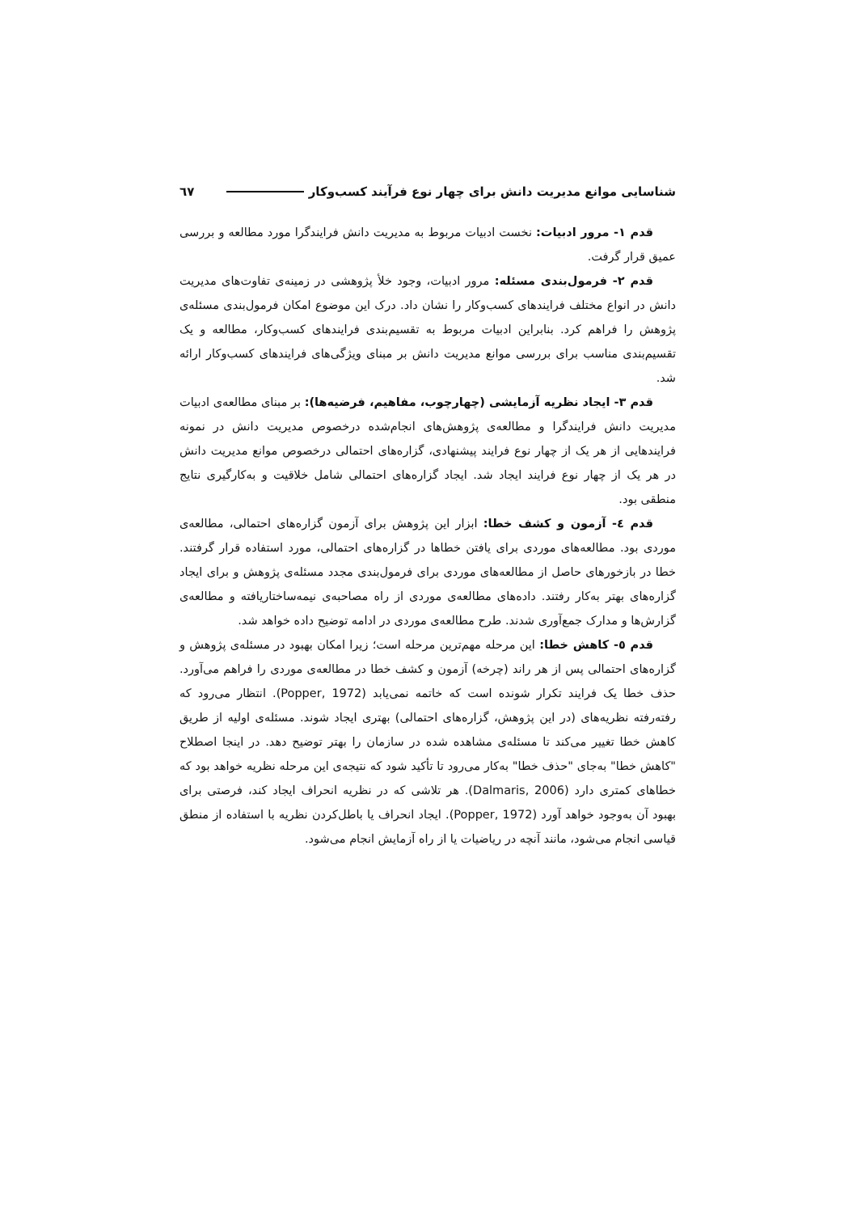شناسایی موانع مدیریت دانش برای چهار نوع فرآیند کسب‌وکار ٦٧
قدم ۱- مرور ادبیات: نخست ادبیات مربوط به مدیریت دانش فرایندگرا مورد مطالعه و بررسی عمیق قرار گرفت.
قدم ۲- فرمول‌بندی مسئله: مرور ادبیات، وجود خلأ پژوهشی در زمینه‌ی تفاوت‌های مدیریت دانش در انواع مختلف فرایندهای کسب‌وکار را نشان داد. درک این موضوع امکان فرمول‌بندی مسئله‌ی پژوهش را فراهم کرد. بنابراین ادبیات مربوط به تقسیم‌بندی فرایندهای کسب‌وکار، مطالعه و یک تقسیم‌بندی مناسب برای بررسی موانع مدیریت دانش بر مبنای ویژگی‌های فرایندهای کسب‌وکار ارائه شد.
قدم ۳- ایجاد نظریه آزمایشی (چهارچوب، مفاهیم، فرضیه‌ها): بر مبنای مطالعه‌ی ادبیات مدیریت دانش فرایندگرا و مطالعه‌ی پژوهش‌های انجام‌شده درخصوص مدیریت دانش در نمونه فرایندهایی از هر یک از چهار نوع فرایند پیشنهادی، گزاره‌های احتمالی درخصوص موانع مدیریت دانش در هر یک از چهار نوع فرایند ایجاد شد. ایجاد گزاره‌های احتمالی شامل خلاقیت و به‌کارگیری نتایج منطقی بود.
قدم ٤- آزمون و کشف خطا: ابزار این پژوهش برای آزمون گزاره‌های احتمالی، مطالعه‌ی موردی بود. مطالعه‌های موردی برای یافتن خطاها در گزاره‌های احتمالی، مورد استفاده قرار گرفتند. خطا در بازخورهای حاصل از مطالعه‌های موردی برای فرمول‌بندی مجدد مسئله‌ی پژوهش و برای ایجاد گزاره‌های بهتر به‌کار رفتند. داده‌های مطالعه‌ی موردی از راه مصاحبه‌ی نیمه‌ساختاریافته و مطالعه‌ی گزارش‌ها و مدارک جمع‌آوری شدند. طرح مطالعه‌ی موردی در ادامه توضیح داده خواهد شد.
قدم ٥- کاهش خطا: این مرحله مهم‌ترین مرحله است؛ زیرا امکان بهبود در مسئله‌ی پژوهش و گزاره‌های احتمالی پس از هر راند (چرخه) آزمون و کشف خطا در مطالعه‌ی موردی را فراهم می‌آورد. حذف خطا یک فرایند تکرار شونده است که خاتمه نمی‌یابد (Popper, 1972). انتظار می‌رود که رفته‌رفته نظریه‌های (در این پژوهش، گزاره‌های احتمالی) بهتری ایجاد شوند. مسئله‌ی اولیه از طریق کاهش خطا تغییر می‌کند تا مسئله‌ی مشاهده شده در سازمان را بهتر توضیح دهد. در اینجا اصطلاح "کاهش خطا" به‌جای "حذف خطا" به‌کار می‌رود تا تأکید شود که نتیجه‌ی این مرحله نظریه خواهد بود که خطاهای کمتری دارد (Dalmaris, 2006). هر تلاشی که در نظریه انحراف ایجاد کند، فرصتی برای بهبود آن به‌وجود خواهد آورد (Popper, 1972). ایجاد انحراف یا باطل‌کردن نظریه با استفاده از منطق قیاسی انجام می‌شود، مانند آنچه در ریاضیات یا از راه آزمایش انجام می‌شود.